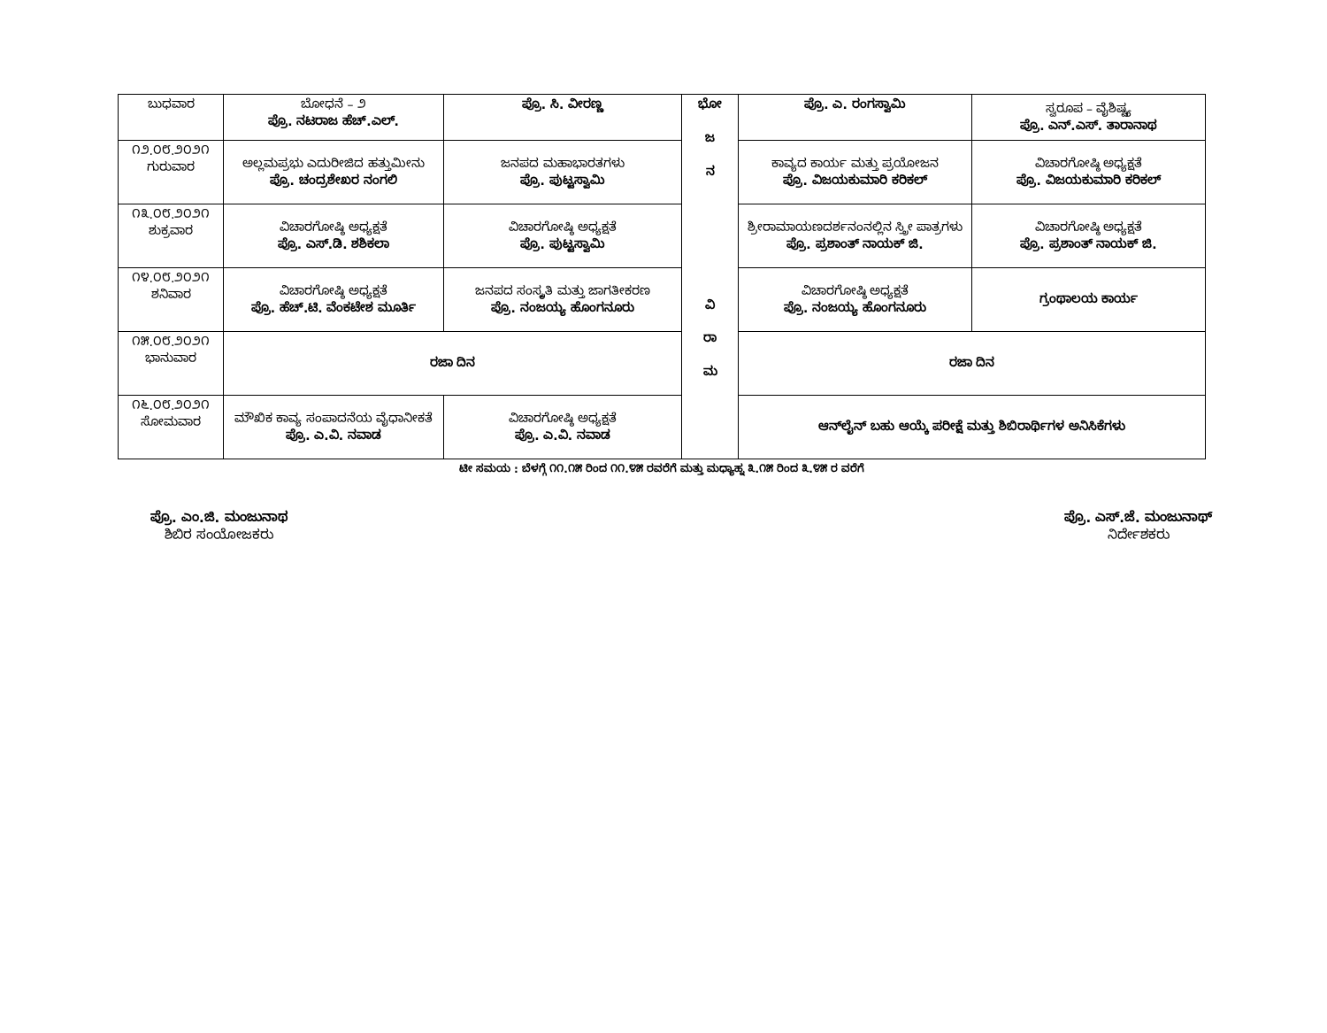| ಬುಧವಾರ | ಬೋಧನೆ – ೨ ಪ್ರೊ. ನಟರಾಜ ಹೆಚ್.ಎಲ್. | ಪ್ರೊ. ಸಿ. ವೀರಣ್ಣ | ಭೋ ಜ ನ ವಿ ರಾ ಮ | ಪ್ರೊ. ಎ. ರಂಗಸ್ವಾಮಿ | ಸ್ವರೂಪ – ವೈಶಿಷ್ಟ್ಯ ಪ್ರೊ. ಎನ್.ಎಸ್. ತಾರಾನಾಥ |
| ೧೨.೦೮.೨೦೨೧ ಗುರುವಾರ | ಅಲ್ಲಮಪ್ರಭು ಎದುರೀಜಿದ ಹತ್ತುಮೀನು ಪ್ರೊ. ಚಂದ್ರಶೇಖರ ನಂಗಲಿ | ಜನಪದ ಮಹಾಭಾರತಗಳು ಪ್ರೊ. ಪುಟ್ಟಸ್ವಾಮಿ | | ಕಾವ್ಯದ ಕಾರ್ಯ ಮತ್ತು ಪ್ರಯೋಜನ ಪ್ರೊ. ವಿಜಯಕುಮಾರಿ ಕರಿಕಲ್ | ವಿಚಾರಗೋಷ್ಠಿ ಅಧ್ಯಕ್ಷತೆ ಪ್ರೊ. ವಿಜಯಕುಮಾರಿ ಕರಿಕಲ್ |
| ೧೩.೦೮.೨೦೨೧ ಶುಕ್ರವಾರ | ವಿಚಾರಗೋಷ್ಠಿ ಅಧ್ಯಕ್ಷತೆ ಪ್ರೊ. ಎಸ್.ಡಿ. ಶಶಿಕಲಾ | ವಿಚಾರಗೋಷ್ಠಿ ಅಧ್ಯಕ್ಷತೆ ಪ್ರೊ. ಪುಟ್ಟಸ್ವಾಮಿ | | ಶ್ರೀರಾಮಾಯಣದರ್ಶನಂನಲ್ಲಿನ ಸ್ತ್ರೀ ಪಾತ್ರಗಳು ಪ್ರೊ. ಪ್ರಶಾಂತ್ ನಾಯಕ್ ಜಿ. | ವಿಚಾರಗೋಷ್ಠಿ ಅಧ್ಯಕ್ಷತೆ ಪ್ರೊ. ಪ್ರಶಾಂತ್ ನಾಯಕ್ ಜಿ. |
| ೧೪.೦೮.೨೦೨೧ ಶನಿವಾರ | ವಿಚಾರಗೋಷ್ಠಿ ಅಧ್ಯಕ್ಷತೆ ಪ್ರೊ. ಹೆಚ್.ಟಿ. ವೆಂಕಟೇಶ ಮೂರ್ತಿ | ಜನಪದ ಸಂಸ್ಕೃತಿ ಮತ್ತು ಜಾಗತೀಕರಣ ಪ್ರೊ. ನಂಜಯ್ಯ ಹೊಂಗನೂರು | | ವಿಚಾರಗೋಷ್ಠಿ ಅಧ್ಯಕ್ಷತೆ ಪ್ರೊ. ನಂಜಯ್ಯ ಹೊಂಗನೂರು | ಗ್ರಂಥಾಲಯ ಕಾರ್ಯ |
| ೧೫.೦೮.೨೦೨೧ ಭಾನುವಾರ | ರಜಾ ದಿನ | | | ರಜಾ ದಿನ | |
| ೧೬.೦೮.೨೦೨೧ ಸೋಮವಾರ | ಮೌಖಿಕ ಕಾವ್ಯ ಸಂಪಾದನೆಯ ವೈಧಾನೀಕತೆ ಪ್ರೊ. ಎ.ವಿ. ನವಾಡ | ವಿಚಾರಗೋಷ್ಠಿ ಅಧ್ಯಕ್ಷತೆ ಪ್ರೊ. ಎ.ವಿ. ನವಾಡ | | ಆನ್‌ಲೈನ್ ಬಹು ಆಯ್ಕೆ ಪರೀಕ್ಷೆ ಮತ್ತು ಶಿಬಿರಾರ್ಥಿಗಳ ಅನಿಸಿಕೆಗಳು | |
ಟೀ ಸಮಯ : ಬೆಳಗ್ಗೆ ೧೧.೧೫ ರಿಂದ ೧೧.೪೫ ರವರೆಗೆ ಮತ್ತು ಮಧ್ಯಾಹ್ನ ೩.೧೫ ರಿಂದ ೩.೪೫ ರ ವರೆಗೆ
ಪ್ರೊ. ಎಂ.ಜಿ. ಮಂಜುನಾಥ
ಶಿಬಿರ ಸಂಯೋಜಕರು
ಪ್ರೊ. ಎಸ್.ಜೆ. ಮಂಜುನಾಥ್
ನಿರ್ದೇಶಕರು